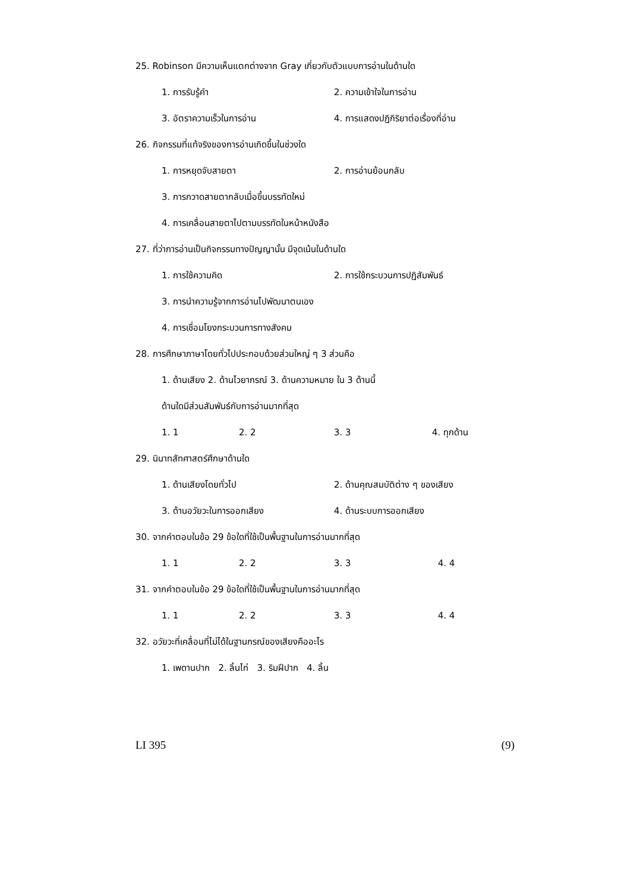25. Robinson มีความเห็นแตกต่างจาก Gray เกี่ยวกับตัวแบบการอ่านในด้านใด
1. การรับรู้คำ 2. ความเข้าใจในการอ่าน
3. อัตราความเร็วในการอ่าน 4. การแสดงปฏิกิริยาต่อเรื่องที่อ่าน
26. กิจกรรมที่แท้จริงของการอ่านเกิดขึ้นในช่วงใด
1. การหยุดจับสายตา 2. การอ่านย้อนกลับ
3. การกวาดสายตากลับเมื่อขึ้นบรรทัดใหม่
4. การเคลื่อนสายตาไปตามบรรทัดในหน้าหนังสือ
27. ที่ว่าการอ่านเป็นกิจกรรมทางปัญญานั้น มีจุดเน้นในด้านใด
1. การใช้ความคิด 2. การใช้กระบวนการปฏิสัมพันธ์
3. การนำความรู้จากการอ่านไปพัฒนาตนเอง
4. การเชื่อมโยงกระบวนการทางสังคม
28. การศึกษาภาษาโดยทั่วไปประกอบด้วยส่วนใหญ่ ๆ 3 ส่วนคือ
1. ด้านเสียง 2. ด้านไวยากรณ์ 3. ด้านความหมาย ใน 3 ด้านนี้
ด้านใดมีส่วนสัมพันธ์กับการอ่านมากที่สุด
1. 1 2. 2 3. 3 4. ทุกด้าน
29. นินาทสัทศาสตร์ศึกษาด้านใด
1. ด้านเสียงโดยทั่วไป 2. ด้านคุณสมบัติต่าง ๆ ของเสียง
3. ด้านอวัยวะในการออกเสียง 4. ด้านระบบการออกเสียง
30. จากคำตอบในข้อ 29 ข้อใดที่ใช้เป็นพื้นฐานในการอ่านมากที่สุด
1. 1 2. 2 3. 3 4. 4
31. จากคำตอบในข้อ 29 ข้อใดที่ใช้เป็นพื้นฐานในการอ่านมากที่สุด
1. 1 2. 2 3. 3 4. 4
32. อวัยวะที่เคลื่อนที่ไม่ได้ในฐานกรณ์ของเสียงคืออะไร
1. เพดานปาก 2. ลิ้นไก่ 3. ริมฝีปาก 4. ลิ้น
LI 395 (9)